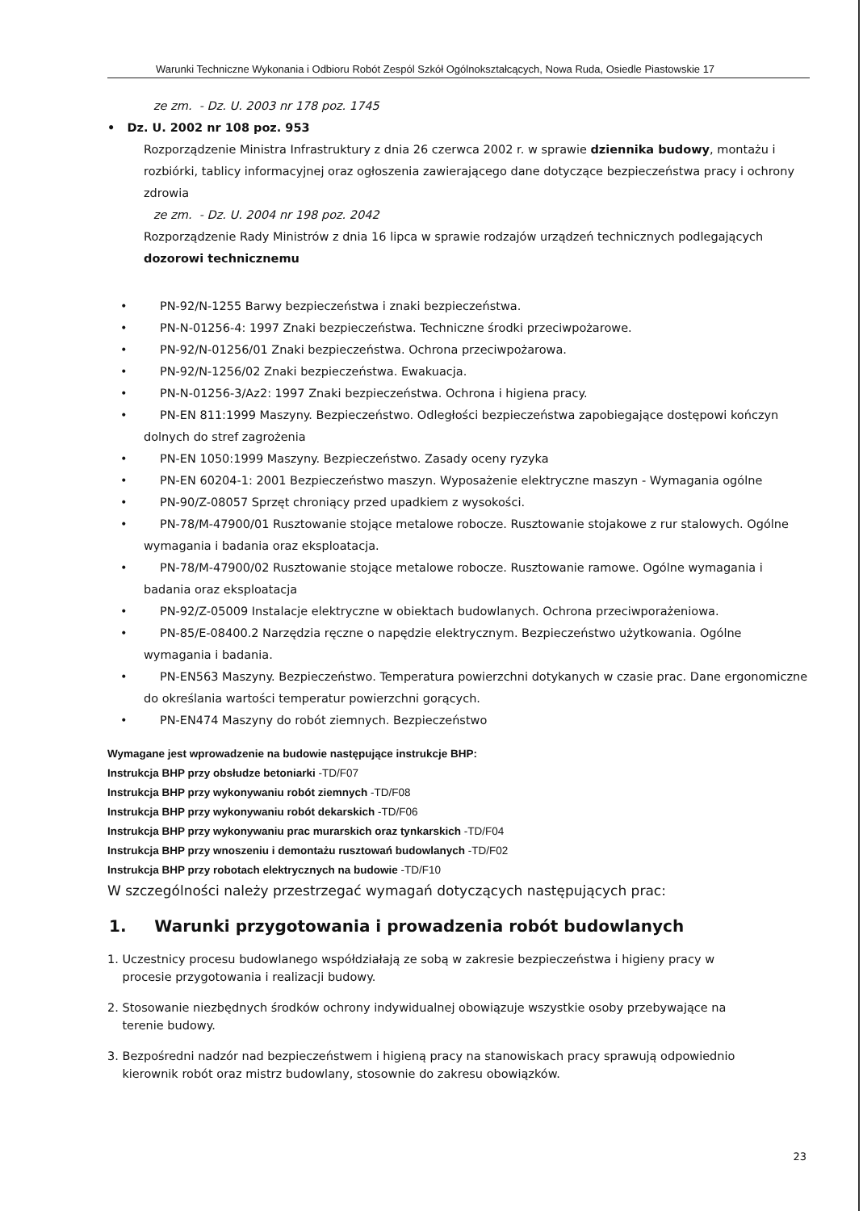Warunki Techniczne Wykonania i Odbioru Robót Zespól Szkół Ogólnokształcących, Nowa Ruda, Osiedle Piastowskie 17
ze zm. - Dz. U. 2003 nr 178 poz. 1745
• Dz. U. 2002 nr 108 poz. 953
Rozporządzenie Ministra Infrastruktury z dnia 26 czerwca 2002 r. w sprawie dziennika budowy, montażu i rozbiórki, tablicy informacyjnej oraz ogłoszenia zawierającego dane dotyczące bezpieczeństwa pracy i ochrony zdrowia
ze zm. - Dz. U. 2004 nr 198 poz. 2042
Rozporządzenie Rady Ministrów z dnia 16 lipca w sprawie rodzajów urządzeń technicznych podlegających dozorowi technicznemu
PN-92/N-1255 Barwy bezpieczeństwa i znaki bezpieczeństwa.
PN-N-01256-4: 1997 Znaki bezpieczeństwa. Techniczne środki przeciwpożarowe.
PN-92/N-01256/01 Znaki bezpieczeństwa. Ochrona przeciwpożarowa.
PN-92/N-1256/02 Znaki bezpieczeństwa. Ewakuacja.
PN-N-01256-3/Az2: 1997 Znaki bezpieczeństwa. Ochrona i higiena pracy.
PN-EN 811:1999 Maszyny. Bezpieczeństwo. Odległości bezpieczeństwa zapobiegające dostępowi kończyn dolnych do stref zagrożenia
PN-EN 1050:1999 Maszyny. Bezpieczeństwo. Zasady oceny ryzyka
PN-EN 60204-1: 2001 Bezpieczeństwo maszyn. Wyposażenie elektryczne maszyn - Wymagania ogólne
PN-90/Z-08057 Sprzęt chroniący przed upadkiem z wysokości.
PN-78/M-47900/01 Rusztowanie stojące metalowe robocze. Rusztowanie stojakowe z rur stalowych. Ogólne wymagania i badania oraz eksploatacja.
PN-78/M-47900/02 Rusztowanie stojące metalowe robocze. Rusztowanie ramowe. Ogólne wymagania i badania oraz eksploatacja
PN-92/Z-05009 Instalacje elektryczne w obiektach budowlanych. Ochrona przeciwporażeniowa.
PN-85/E-08400.2 Narzędzia ręczne o napędzie elektrycznym. Bezpieczeństwo użytkowania. Ogólne wymagania i badania.
PN-EN563 Maszyny. Bezpieczeństwo. Temperatura powierzchni dotykanych w czasie prac. Dane ergonomiczne do określania wartości temperatur powierzchni gorących.
PN-EN474 Maszyny do robót ziemnych. Bezpieczeństwo
Wymagane jest wprowadzenie na budowie następujące instrukcje BHP:
Instrukcja BHP przy obsłudze betoniarki -TD/F07
Instrukcja BHP przy wykonywaniu robót ziemnych -TD/F08
Instrukcja BHP przy wykonywaniu robót dekarskich -TD/F06
Instrukcja BHP przy wykonywaniu prac murarskich oraz tynkarskich -TD/F04
Instrukcja BHP przy wnoszeniu i demontażu rusztowań budowlanych -TD/F02
Instrukcja BHP przy robotach elektrycznych na budowie -TD/F10
W szczególności należy przestrzegać wymagań dotyczących następujących prac:
1. Warunki przygotowania i prowadzenia robót budowlanych
1. Uczestnicy procesu budowlanego współdziałają ze sobą w zakresie bezpieczeństwa i higieny pracy w
procesie przygotowania i realizacji budowy.
2. Stosowanie niezbędnych środków ochrony indywidualnej obowiązuje wszystkie osoby przebywające na
terenie budowy.
3. Bezpośredni nadzór nad bezpieczeństwem i higieną pracy na stanowiskach pracy sprawują odpowiednio
kierownik robót oraz mistrz budowlany, stosownie do zakresu obowiązków.
23